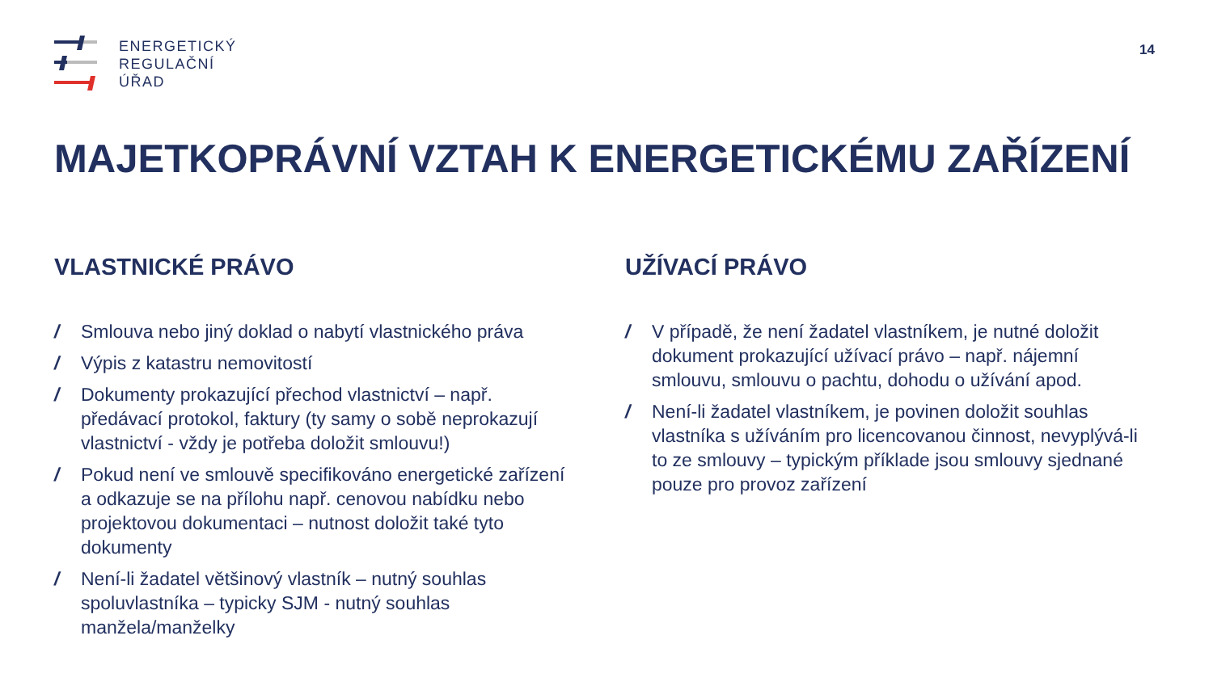ENERGETICKÝ
REGULAČNÍ
ÚŘAD
14
MAJETKOPRÁVNÍ VZTAH K ENERGETICKÉMU ZAŘÍZENÍ
VLASTNICKÉ PRÁVO
/ Smlouva nebo jiný doklad o nabytí vlastnického práva
/ Výpis z katastru nemovitostí
/ Dokumenty prokazující přechod vlastnictví – např. předávací protokol, faktury (ty samy o sobě neprokazují vlastnictví - vždy je potřeba doložit smlouvu!)
/ Pokud není ve smlouvě specifikováno energetické zařízení a odkazuje se na přílohu např. cenovou nabídku nebo projektovou dokumentaci – nutnost doložit také tyto dokumenty
/ Není-li žadatel většinový vlastník – nutný souhlas spoluvlastníka – typicky SJM - nutný souhlas manžela/manželky
UŽÍVACÍ PRÁVO
/ V případě, že není žadatel vlastníkem, je nutné doložit dokument prokazující užívací právo – např. nájemní smlouvu, smlouvu o pachtu, dohodu o užívání apod.
/ Není-li žadatel vlastníkem, je povinen doložit souhlas vlastníka s užíváním pro licencovanou činnost, nevyplývá-li to ze smlouvy – typickým příklade jsou smlouvy sjednané pouze pro provoz zařízení